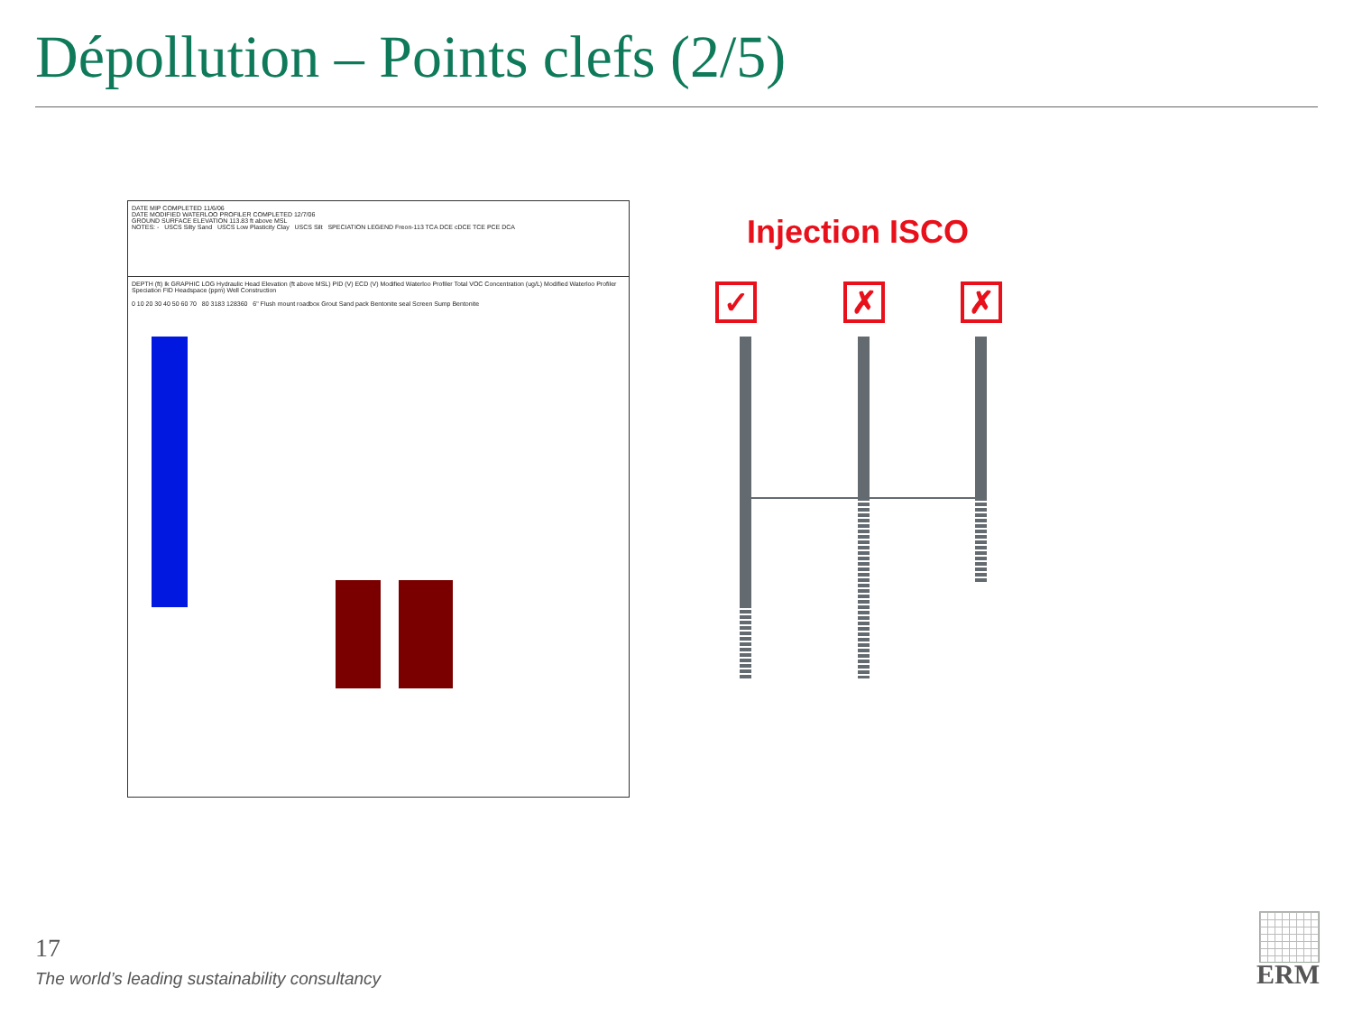Dépollution – Points clefs (2/5)
DATE MIP COMPLETED 11/6/06
DATE MODIFIED WATERLOO PROFILER COMPLETED 12/7/06
GROUND SURFACE ELEVATION 113.83 ft above MSL
NOTES: - USCS Silty Sand USCS Low Plasticity Clay USCS Silt SPECIATION LEGEND Freon-113 TCA DCE cDCE TCE PCE DCA
DEPTH (ft) Ik GRAPHIC LOG Hydraulic Head Elevation (ft above MSL) PID (V) ECD (V) Modified Waterloo Profiler Total VOC Concentration (ug/L) Modified Waterloo Profiler Speciation FID Headspace (ppm) Well Construction
0 10 20 30 40 50 60 70 80 3183 128360 6" Flush mount roadbox Grout Sand pack Bentonite seal Screen Sump Bentonite
Injection ISCO
✓ ✗ ✗
17
The world’s leading sustainability consultancy
ERM